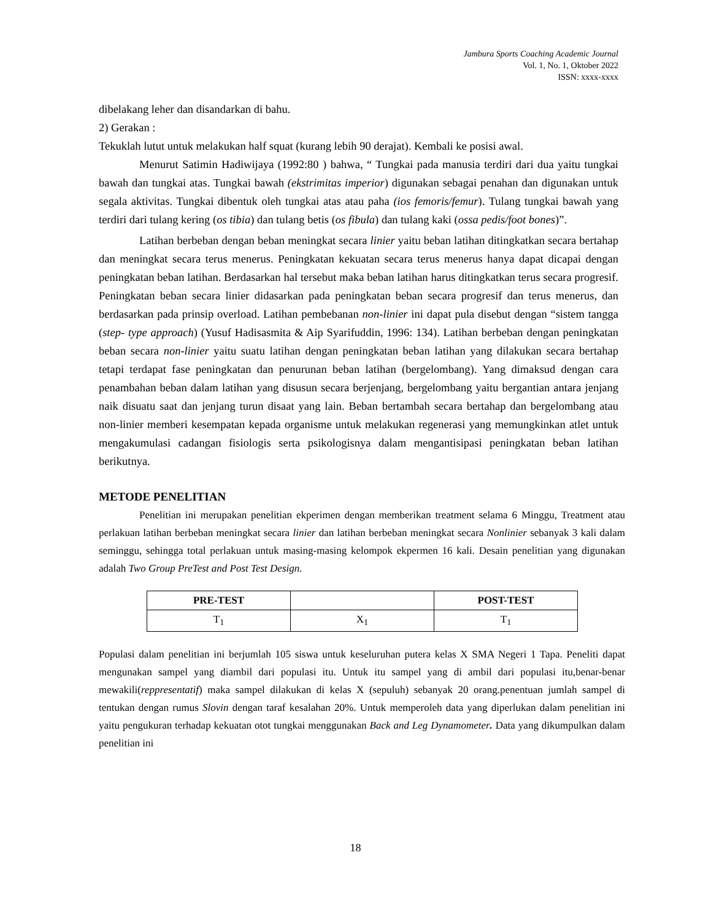Jambura Sports Coaching Academic Journal
Vol. 1, No. 1, Oktober 2022
ISSN: xxxx-xxxx
dibelakang leher dan disandarkan di bahu.
2) Gerakan :
Tekuklah lutut untuk melakukan half squat (kurang lebih 90 derajat). Kembali ke posisi awal.
Menurut Satimin Hadiwijaya (1992:80 ) bahwa, “ Tungkai pada manusia terdiri dari dua yaitu tungkai bawah dan tungkai atas. Tungkai bawah (ekstrimitas imperior) digunakan sebagai penahan dan digunakan untuk segala aktivitas. Tungkai dibentuk oleh tungkai atas atau paha (ios femoris/femur). Tulang tungkai bawah yang terdiri dari tulang kering (os tibia) dan tulang betis (os fibula) dan tulang kaki (ossa pedis/foot bones)”.
Latihan berbeban dengan beban meningkat secara linier yaitu beban latihan ditingkatkan secara bertahap dan meningkat secara terus menerus. Peningkatan kekuatan secara terus menerus hanya dapat dicapai dengan peningkatan beban latihan. Berdasarkan hal tersebut maka beban latihan harus ditingkatkan terus secara progresif. Peningkatan beban secara linier didasarkan pada peningkatan beban secara progresif dan terus menerus, dan berdasarkan pada prinsip overload. Latihan pembebanan non-linier ini dapat pula disebut dengan “sistem tangga (step- type approach) (Yusuf Hadisasmita & Aip Syarifuddin, 1996: 134). Latihan berbeban dengan peningkatan beban secara non-linier yaitu suatu latihan dengan peningkatan beban latihan yang dilakukan secara bertahap tetapi terdapat fase peningkatan dan penurunan beban latihan (bergelombang). Yang dimaksud dengan cara penambahan beban dalam latihan yang disusun secara berjenjang, bergelombang yaitu bergantian antara jenjang naik disuatu saat dan jenjang turun disaat yang lain. Beban bertambah secara bertahap dan bergelombang atau non-linier memberi kesempatan kepada organisme untuk melakukan regenerasi yang memungkinkan atlet untuk mengakumulasi cadangan fisiologis serta psikologisnya dalam mengantisipasi peningkatan beban latihan berikutnya.
METODE PENELITIAN
Penelitian ini merupakan penelitian ekperimen dengan memberikan treatment selama 6 Minggu, Treatment atau perlakuan latihan berbeban meningkat secara linier dan latihan berbeban meningkat secara Nonlinier sebanyak 3 kali dalam seminggu, sehingga total perlakuan untuk masing-masing kelompok ekpermen 16 kali. Desain penelitian yang digunakan adalah Two Group PreTest and Post Test Design.
| PRE-TEST | | POST-TEST |
| --- | --- | --- |
| T<sub>1</sub> | X<sub>1</sub> | T<sub>1</sub> |
Populasi dalam penelitian ini berjumlah 105 siswa untuk keseluruhan putera kelas X SMA Negeri 1 Tapa. Peneliti dapat mengunakan sampel yang diambil dari populasi itu. Untuk itu sampel yang di ambil dari populasi itu,benar-benar mewakili(reppresentatif) maka sampel dilakukan di kelas X (sepuluh) sebanyak 20 orang.penentuan jumlah sampel di tentukan dengan rumus Slovin dengan taraf kesalahan 20%. Untuk memperoleh data yang diperlukan dalam penelitian ini yaitu pengukuran terhadap kekuatan otot tungkai menggunakan Back and Leg Dynamometer. Data yang dikumpulkan dalam penelitian ini
18